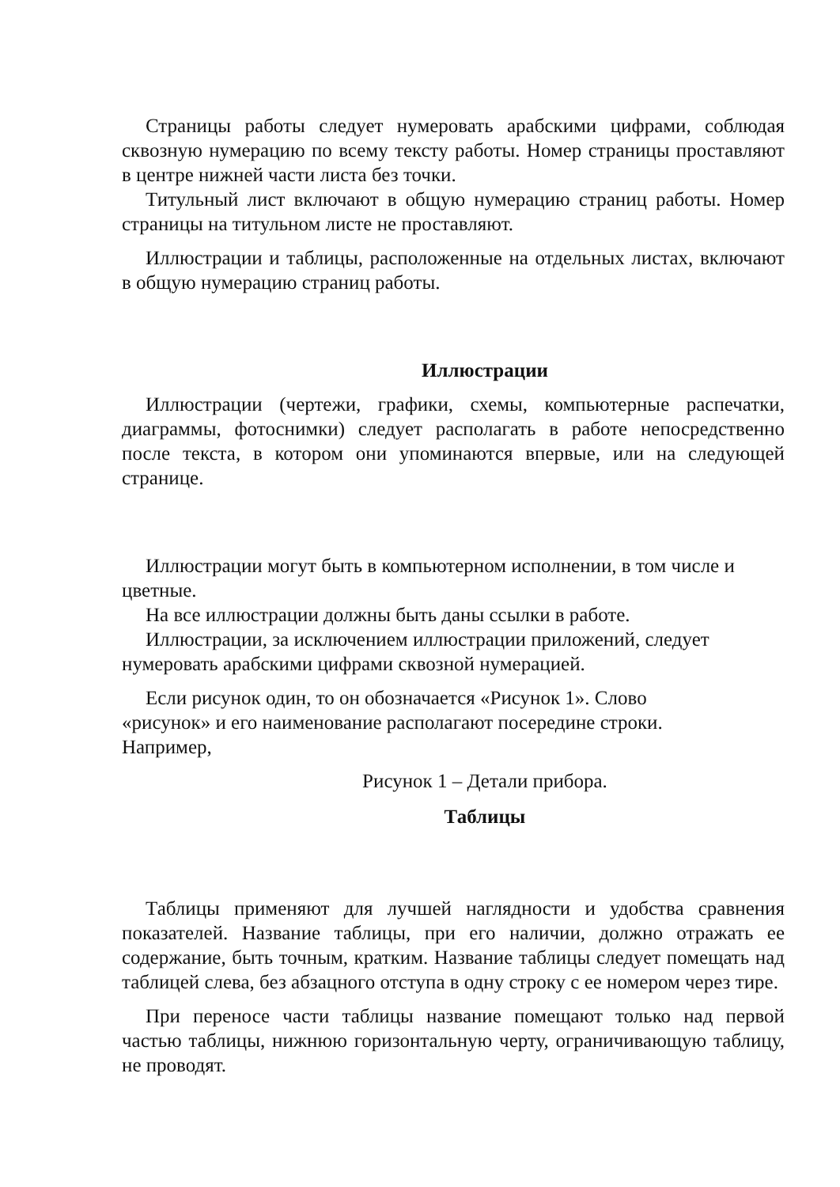Страницы работы следует нумеровать арабскими цифрами, соблюдая сквозную нумерацию по всему тексту работы. Номер страницы проставляют в центре нижней части листа без точки.
Титульный лист включают в общую нумерацию страниц работы. Номер страницы на титульном листе не проставляют.
Иллюстрации и таблицы, расположенные на отдельных листах, включают в общую нумерацию страниц работы.
Иллюстрации
Иллюстрации (чертежи, графики, схемы, компьютерные распечатки, диаграммы, фотоснимки) следует располагать в работе непосредственно после текста, в котором они упоминаются впервые, или на следующей странице.
Иллюстрации могут быть в компьютерном исполнении, в том числе и цветные.
На все иллюстрации должны быть даны ссылки в работе.
Иллюстрации, за исключением иллюстрации приложений, следует нумеровать арабскими цифрами сквозной нумерацией.
Если рисунок один, то он обозначается «Рисунок 1». Слово
«рисунок» и его наименование располагают посередине строки.
Например,
Рисунок 1 – Детали прибора.
Таблицы
Таблицы применяют для лучшей наглядности и удобства сравнения показателей. Название таблицы, при его наличии, должно отражать ее содержание, быть точным, кратким. Название таблицы следует помещать над таблицей слева, без абзацного отступа в одну строку с ее номером через тире.
При переносе части таблицы название помещают только над первой частью таблицы, нижнюю горизонтальную черту, ограничивающую таблицу, не проводят.